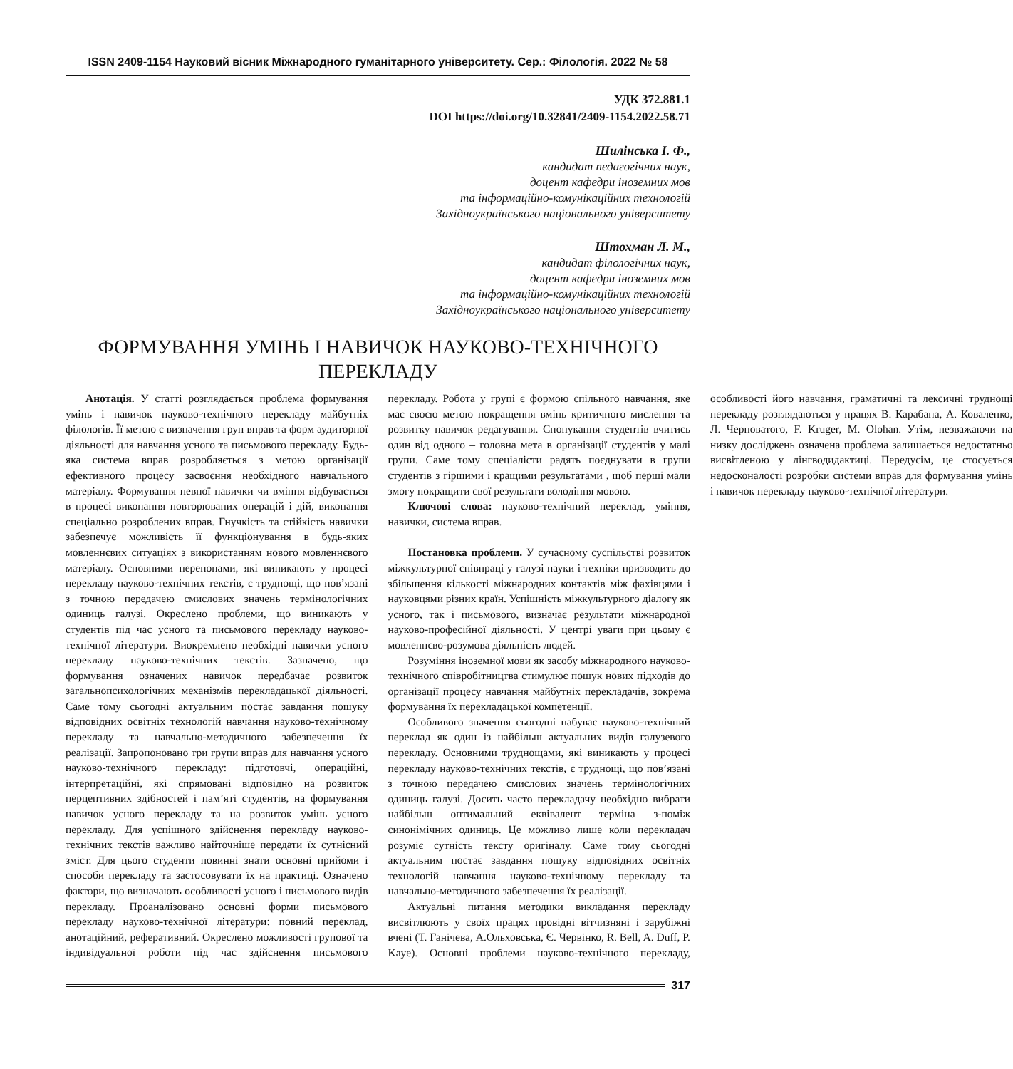ISSN 2409-1154 Науковий вісник Міжнародного гуманітарного університету. Сер.: Філологія. 2022 № 58
УДК 372.881.1
DOI https://doi.org/10.32841/2409-1154.2022.58.71
Шилінська І. Ф.,
кандидат педагогічних наук,
доцент кафедри іноземних мов
та інформаційно-комунікаційних технологій
Західноукраїнського національного університету
Штохман Л. М.,
кандидат філологічних наук,
доцент кафедри іноземних мов
та інформаційно-комунікаційних технологій
Західноукраїнського національного університету
ФОРМУВАННЯ УМІНЬ І НАВИЧОК НАУКОВО-ТЕХНІЧНОГО
ПЕРЕКЛАДУ
Анотація. У статті розглядається проблема формування умінь і навичок науково-технічного перекладу майбутніх філологів. Її метою є визначення груп вправ та форм аудиторної діяльності для навчання усного та письмового перекладу. Будь-яка система вправ розробляється з метою організації ефективного процесу засвоєння необхідного навчального матеріалу. Формування певної навички чи вміння відбувається в процесі виконання повторюваних операцій і дій, виконання спеціально розроблених вправ. Гнучкість та стійкість навички забезпечує можливість її функціонування в будь-яких мовленнєвих ситуаціях з використанням нового мовленнєвого матеріалу. Основними перепонами, які виникають у процесі перекладу науково-технічних текстів, є труднощі, що пов’язані з точною передачею смислових значень термінологічних одиниць галузі. Окреслено проблеми, що виникають у студентів під час усного та письмового перекладу науково-технічної літератури. Виокремлено необхідні навички усного перекладу науково-технічних текстів. Зазначено, що формування означених навичок передбачає розвиток загальнопсихологічних механізмів перекладацької діяльності. Саме тому сьогодні актуальним постає завдання пошуку відповідних освітніх технологій навчання науково-технічному перекладу та навчально-методичного забезпечення їх реалізації. Запропоновано три групи вправ для навчання усного науково-технічного перекладу: підготовчі, операційні, інтерпретаційні, які спрямовані відповідно на розвиток перцептивних здібностей і пам’яті студентів, на формування навичок усного перекладу та на розвиток умінь усного перекладу. Для успішного здійснення перекладу науково-технічних текстів важливо найточніше передати їх сутнісний зміст. Для цього студенти повинні знати основні прийоми і способи перекладу та застосовувати їх на практиці. Означено фактори, що визначають особливості усного і письмового видів перекладу. Проаналізовано основні форми письмового перекладу науково-технічної літератури: повний переклад, анотаційний, реферативний. Окреслено можливості групової та індивідуальної роботи під час здійснення письмового перекладу. Робота у групі є формою спільного навчання, яке має своєю метою покращення вмінь критичного мислення та розвитку навичок редагування. Спонукання студентів вчитись один від одного – головна мета в організації студентів у малі групи. Саме тому спеціалісти радять поєднувати в групи студентів з гіршими і кращими результатами , щоб перші мали змогу покращити свої результати володіння мовою.
Ключові слова: науково-технічний переклад, уміння, навички, система вправ.
Постановка проблеми. У сучасному суспільстві розвиток міжкультурної співпраці у галузі науки і техніки призводить до збільшення кількості міжнародних контактів між фахівцями і науковцями різних країн. Успішність міжкультурного діалогу як усного, так і письмового, визначає результати міжнародної науково-професійної діяльності. У центрі уваги при цьому є мовленнєво-розумова діяльність людей.
Розуміння іноземної мови як засобу міжнародного науково-технічного співробітництва стимулює пошук нових підходів до організації процесу навчання майбутніх перекладачів, зокрема формування їх перекладацької компетенції.
Особливого значення сьогодні набуває науково-технічний переклад як один із найбільш актуальних видів галузевого перекладу. Основними труднощами, які виникають у процесі перекладу науково-технічних текстів, є труднощі, що пов’язані з точною передачею смислових значень термінологічних одиниць галузі. Досить часто перекладачу необхідно вибрати найбільш оптимальний еквівалент терміна з-поміж синонімічних одиниць. Це можливо лише коли перекладач розуміє сутність тексту оригіналу. Саме тому сьогодні актуальним постає завдання пошуку відповідних освітніх технологій навчання науково-технічному перекладу та навчально-методичного забезпечення їх реалізації.
Актуальні питання методики викладання перекладу висвітлюють у своїх працях провідні вітчизняні і зарубіжні вчені (Т. Ганічева, А.Ольховська, Є. Червінко, R. Bell, A. Duff, P. Kaye). Основні проблеми науково-технічного перекладу, особливості його навчання, граматичні та лексичні труднощі перекладу розглядаються у працях В. Карабана, А. Коваленко, Л. Черноватого, F. Kruger, M. Olohan. Утім, незважаючи на низку досліджень означена проблема залишається недостатньо висвітленою у лінгводидактиці. Передусім, це стосується недосконалості розробки системи вправ для формування умінь і навичок перекладу науково-технічної літератури.
317